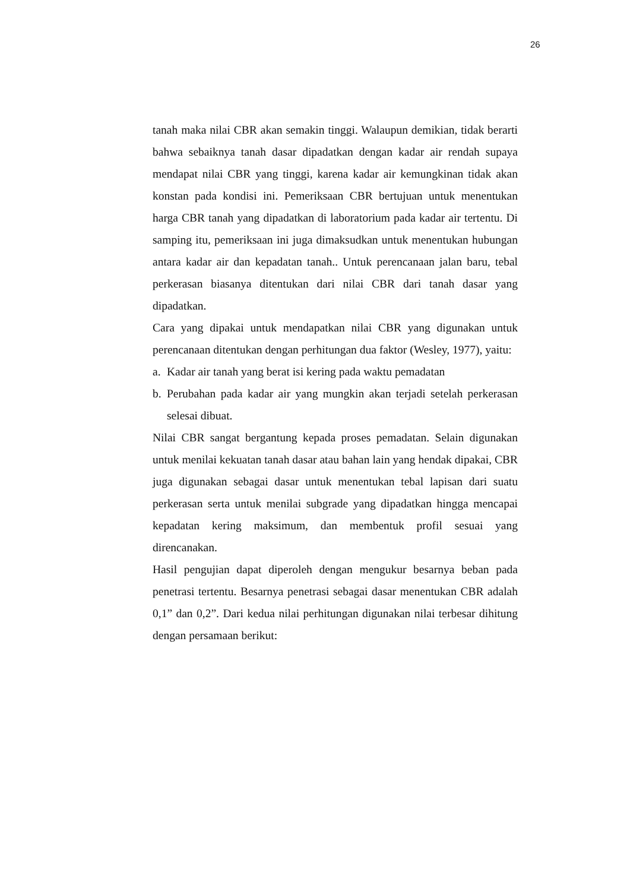26
tanah maka nilai CBR akan semakin tinggi. Walaupun demikian, tidak berarti bahwa sebaiknya tanah dasar dipadatkan dengan kadar air rendah supaya mendapat nilai CBR yang tinggi, karena kadar air kemungkinan tidak akan konstan pada kondisi ini. Pemeriksaan CBR bertujuan untuk menentukan harga CBR tanah yang dipadatkan di laboratorium pada kadar air tertentu. Di samping itu, pemeriksaan ini juga dimaksudkan untuk menentukan hubungan antara kadar air dan kepadatan tanah.. Untuk perencanaan jalan baru, tebal perkerasan biasanya ditentukan dari nilai CBR dari tanah dasar yang dipadatkan.
Cara yang dipakai untuk mendapatkan nilai CBR yang digunakan untuk perencanaan ditentukan dengan perhitungan dua faktor (Wesley, 1977), yaitu:
a. Kadar air tanah yang berat isi kering pada waktu pemadatan
b. Perubahan pada kadar air yang mungkin akan terjadi setelah perkerasan selesai dibuat.
Nilai CBR sangat bergantung kepada proses pemadatan. Selain digunakan untuk menilai kekuatan tanah dasar atau bahan lain yang hendak dipakai, CBR juga digunakan sebagai dasar untuk menentukan tebal lapisan dari suatu perkerasan serta untuk menilai subgrade yang dipadatkan hingga mencapai kepadatan kering maksimum, dan membentuk profil sesuai yang direncanakan.
Hasil pengujian dapat diperoleh dengan mengukur besarnya beban pada penetrasi tertentu. Besarnya penetrasi sebagai dasar menentukan CBR adalah 0,1” dan 0,2”. Dari kedua nilai perhitungan digunakan nilai terbesar dihitung dengan persamaan berikut: